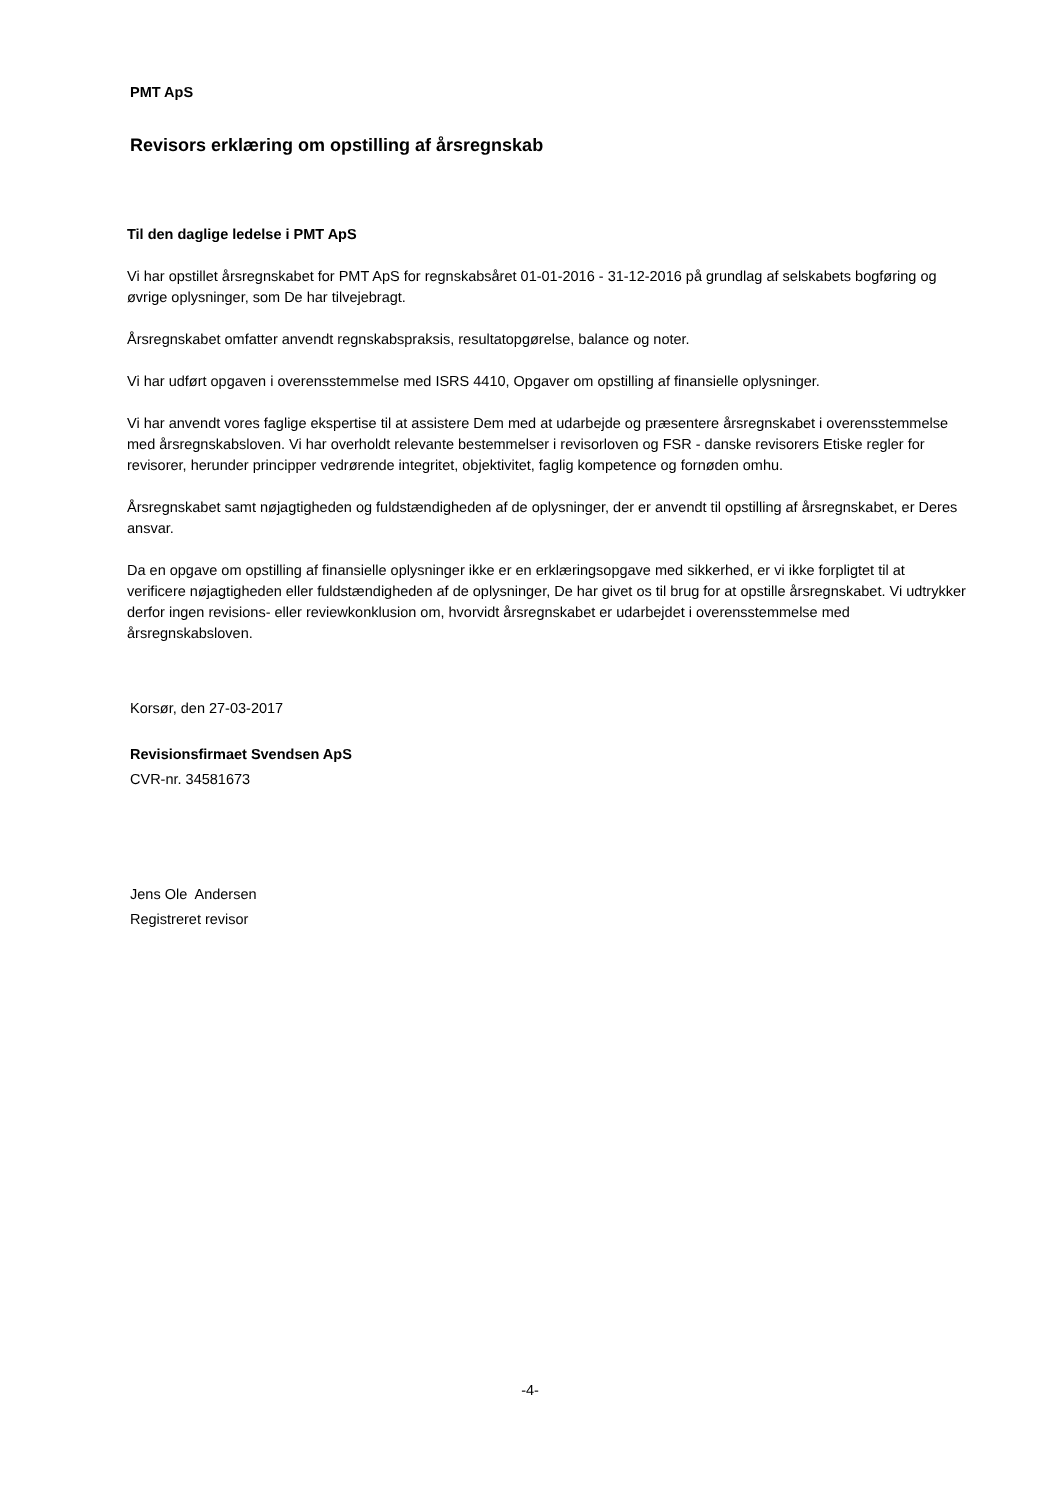PMT ApS
Revisors erklæring om opstilling af årsregnskab
Til den daglige ledelse i PMT ApS
Vi har opstillet årsregnskabet for PMT ApS for regnskabsåret 01-01-2016 - 31-12-2016 på grundlag af selskabets bogføring og øvrige oplysninger, som De har tilvejebragt.
Årsregnskabet omfatter anvendt regnskabspraksis, resultatopgørelse, balance og noter.
Vi har udført opgaven i overensstemmelse med ISRS 4410, Opgaver om opstilling af finansielle oplysninger.
Vi har anvendt vores faglige ekspertise til at assistere Dem med at udarbejde og præsentere årsregnskabet i overensstemmelse med årsregnskabsloven. Vi har overholdt relevante bestemmelser i revisorloven og FSR - danske revisorers Etiske regler for revisorer, herunder principper vedrørende integritet, objektivitet, faglig kompetence og fornøden omhu.
Årsregnskabet samt nøjagtigheden og fuldstændigheden af de oplysninger, der er anvendt til opstilling af årsregnskabet, er Deres ansvar.
Da en opgave om opstilling af finansielle oplysninger ikke er en erklæringsopgave med sikkerhed, er vi ikke forpligtet til at verificere nøjagtigheden eller fuldstændigheden af de oplysninger, De har givet os til brug for at opstille årsregnskabet. Vi udtrykker derfor ingen revisions- eller reviewkonklusion om, hvorvidt årsregnskabet er udarbejdet i overensstemmelse med årsregnskabsloven.
Korsør, den 27-03-2017
Revisionsfirmaet Svendsen ApS
CVR-nr. 34581673
Jens Ole Andersen
Registreret revisor
-4-